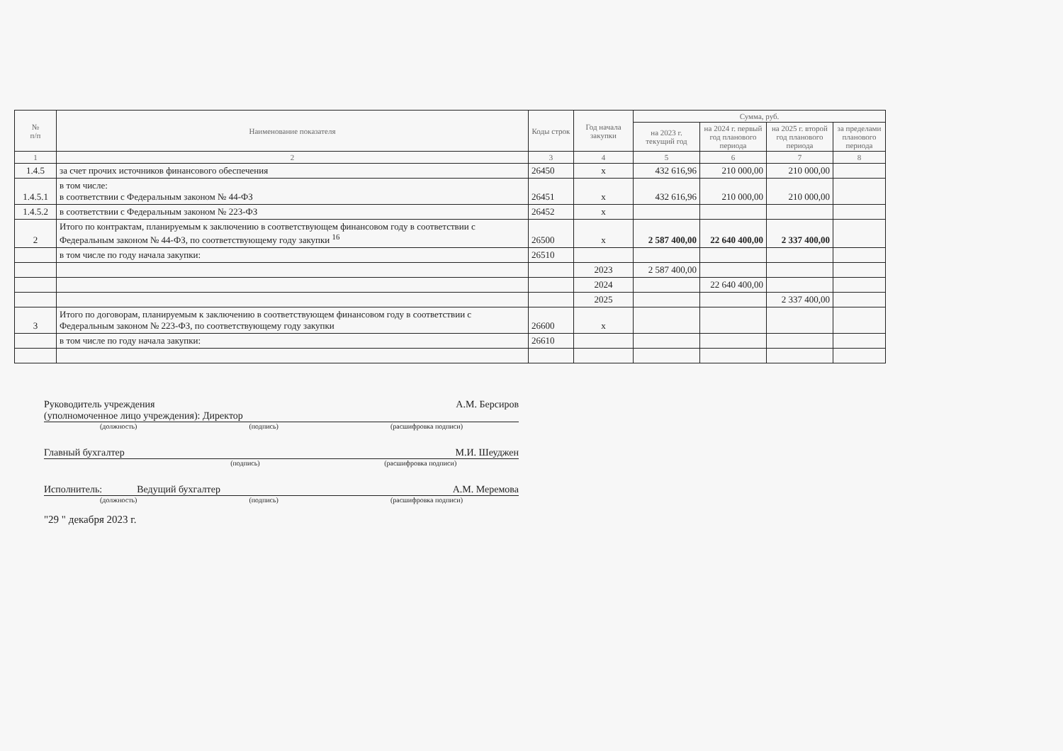| № п/п | Наименование показателя | Коды строк | Год начала закупки | Сумма, руб. | | | |
| --- | --- | --- | --- | --- | --- | --- | --- |
| | | | | на 2023 г. текущий год | на 2024 г. первый год планового периода | на 2025 г. второй год планового периода | за пределами планового периода |
| 1 | 2 | 3 | 4 | 5 | 6 | 7 | 8 |
| 1.4.5 | за счет прочих источников финансового обеспечения | 26450 | x | 432 616,96 | 210 000,00 | 210 000,00 | |
| 1.4.5.1 | в том числе: в соответствии с Федеральным законом № 44-ФЗ | 26451 | x | 432 616,96 | 210 000,00 | 210 000,00 | |
| 1.4.5.2 | в соответствии с Федеральным законом № 223-ФЗ | 26452 | x | | | | |
| 2 | Итого по контрактам, планируемым к заключению в соответствующем финансовом году в соответствии с Федеральным законом № 44-ФЗ, по соответствующему году закупки <sup>16</sup> | 26500 | x | 2 587 400,00 | 22 640 400,00 | 2 337 400,00 | |
| | в том числе по году начала закупки: | 26510 | | | | | |
| | | | 2023 | 2 587 400,00 | | | |
| | | | 2024 | | 22 640 400,00 | | |
| | | | 2025 | | | 2 337 400,00 | |
| 3 | Итого по договорам, планируемым к заключению в соответствующем финансовом году в соответствии с Федеральным законом № 223-ФЗ, по соответствующему году закупки | 26600 | x | | | | |
| | в том числе по году начала закупки: | 26610 | | | | | |
Руководитель учреждения
(уполномоченное лицо учреждения): Директор А.М. Берсиров
(должность) (подпись) (расшифровка подписи)
Главный бухгалтер М.И. Шеуджен
(подпись) (расшифровка подписи)
Исполнитель: Ведущий бухгалтер А.М. Меремова
(должность) (подпись) (расшифровка подписи)
"29 " декабря 2023 г.